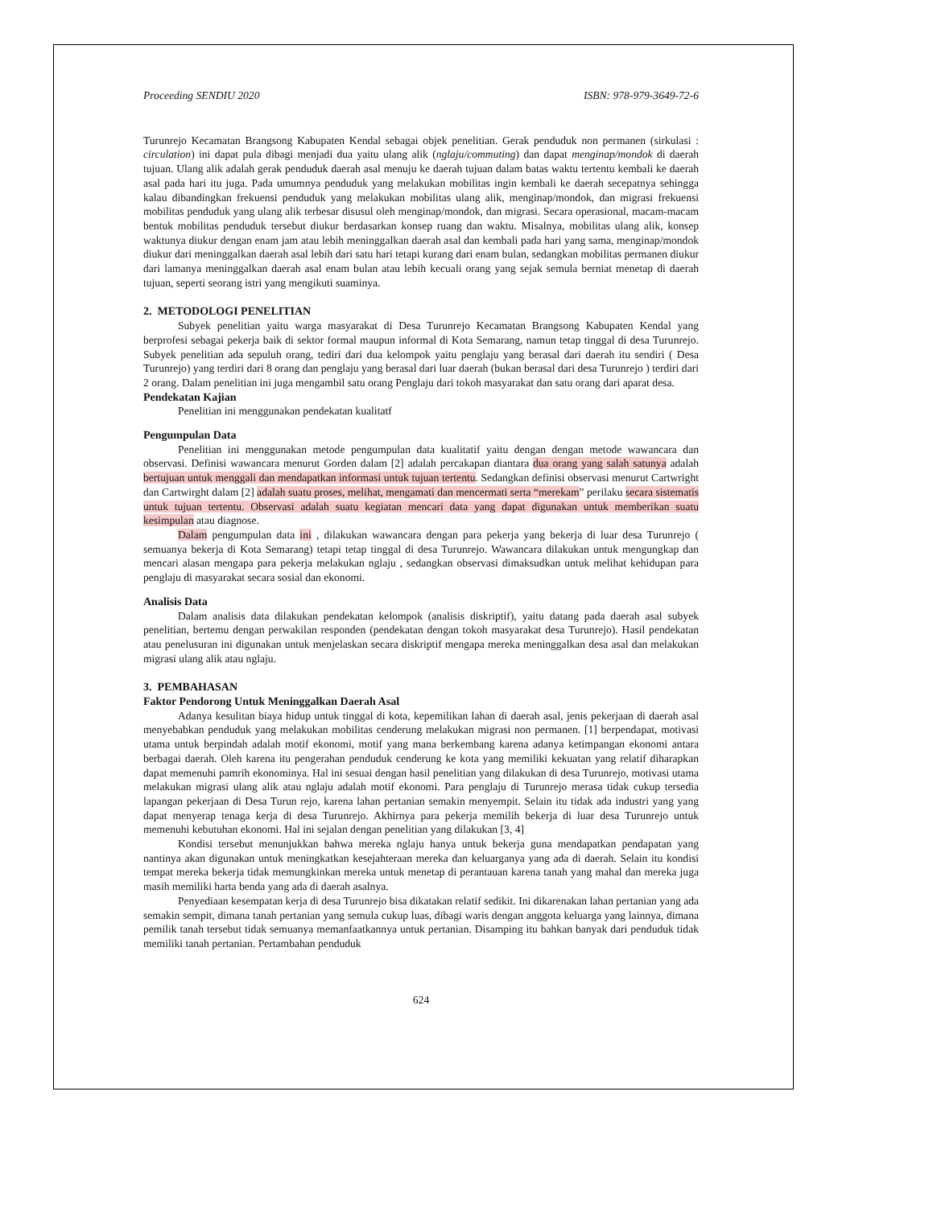Proceeding SENDIU 2020 ISBN: 978-979-3649-72-6
Turunrejo Kecamatan Brangsong Kabupaten Kendal sebagai objek penelitian. Gerak penduduk non permanen (sirkulasi : circulation) ini dapat pula dibagi menjadi dua yaitu ulang alik (nglaju/commuting) dan dapat menginap/mondok di daerah tujuan. Ulang alik adalah gerak penduduk daerah asal menuju ke daerah tujuan dalam batas waktu tertentu kembali ke daerah asal pada hari itu juga. Pada umumnya penduduk yang melakukan mobilitas ingin kembali ke daerah secepatnya sehingga kalau dibandingkan frekuensi penduduk yang melakukan mobilitas ulang alik, menginap/mondok, dan migrasi frekuensi mobilitas penduduk yang ulang alik terbesar disusul oleh menginap/mondok, dan migrasi. Secara operasional, macam-macam bentuk mobilitas penduduk tersebut diukur berdasarkan konsep ruang dan waktu. Misalnya, mobilitas ulang alik, konsep waktunya diukur dengan enam jam atau lebih meninggalkan daerah asal dan kembali pada hari yang sama, menginap/mondok diukur dari meninggalkan daerah asal lebih dari satu hari tetapi kurang dari enam bulan, sedangkan mobilitas permanen diukur dari lamanya meninggalkan daerah asal enam bulan atau lebih kecuali orang yang sejak semula berniat menetap di daerah tujuan, seperti seorang istri yang mengikuti suaminya.
2. METODOLOGI PENELITIAN
Subyek penelitian yaitu warga masyarakat di Desa Turunrejo Kecamatan Brangsong Kabupaten Kendal yang berprofesi sebagai pekerja baik di sektor formal maupun informal di Kota Semarang, namun tetap tinggal di desa Turunrejo. Subyek penelitian ada sepuluh orang, tediri dari dua kelompok yaitu penglaju yang berasal dari daerah itu sendiri ( Desa Turunrejo) yang terdiri dari 8 orang dan penglaju yang berasal dari luar daerah (bukan berasal dari desa Turunrejo ) terdiri dari 2 orang. Dalam penelitian ini juga mengambil satu orang Penglaju dari tokoh masyarakat dan satu orang dari aparat desa.
Pendekatan Kajian
Penelitian ini menggunakan pendekatan kualitatf
Pengumpulan Data
Penelitian ini menggunakan metode pengumpulan data kualitatif yaitu dengan dengan metode wawancara dan observasi. Definisi wawancara menurut Gorden dalam [2] adalah percakapan diantara dua orang yang salah satunya adalah bertujuan untuk menggali dan mendapatkan informasi untuk tujuan tertentu. Sedangkan definisi observasi menurut Cartwright dan Cartwirght dalam [2] adalah suatu proses, melihat, mengamati dan mencermati serta “merekam” perilaku secara sistematis untuk tujuan tertentu. Observasi adalah suatu kegiatan mencari data yang dapat digunakan untuk memberikan suatu kesimpulan atau diagnose.
Dalam pengumpulan data ini , dilakukan wawancara dengan para pekerja yang bekerja di luar desa Turunrejo ( semuanya bekerja di Kota Semarang) tetapi tetap tinggal di desa Turunrejo. Wawancara dilakukan untuk mengungkap dan mencari alasan mengapa para pekerja melakukan nglaju , sedangkan observasi dimaksudkan untuk melihat kehidupan para penglaju di masyarakat secara sosial dan ekonomi.
Analisis Data
Dalam analisis data dilakukan pendekatan kelompok (analisis diskriptif), yaitu datang pada daerah asal subyek penelitian, bertemu dengan perwakilan responden (pendekatan dengan tokoh masyarakat desa Turunrejo). Hasil pendekatan atau penelusuran ini digunakan untuk menjelaskan secara diskriptif mengapa mereka meninggalkan desa asal dan melakukan migrasi ulang alik atau nglaju.
3. PEMBAHASAN
Faktor Pendorong Untuk Meninggalkan Daerah Asal
Adanya kesulitan biaya hidup untuk tinggal di kota, kepemilikan lahan di daerah asal, jenis pekerjaan di daerah asal menyebabkan penduduk yang melakukan mobilitas cenderung melakukan migrasi non permanen. [1] berpendapat, motivasi utama untuk berpindah adalah motif ekonomi, motif yang mana berkembang karena adanya ketimpangan ekonomi antara berbagai daerah. Oleh karena itu pengerahan penduduk cenderung ke kota yang memiliki kekuatan yang relatif diharapkan dapat memenuhi pamrih ekonominya. Hal ini sesuai dengan hasil penelitian yang dilakukan di desa Turunrejo, motivasi utama melakukan migrasi ulang alik atau nglaju adalah motif ekonomi. Para penglaju di Turunrejo merasa tidak cukup tersedia lapangan pekerjaan di Desa Turun rejo, karena lahan pertanian semakin menyempit. Selain itu tidak ada industri yang yang dapat menyerap tenaga kerja di desa Turunrejo. Akhirnya para pekerja memilih bekerja di luar desa Turunrejo untuk memenuhi kebutuhan ekonomi. Hal ini sejalan dengan penelitian yang dilakukan [3, 4]
Kondisi tersebut menunjukkan bahwa mereka nglaju hanya untuk bekerja guna mendapatkan pendapatan yang nantinya akan digunakan untuk meningkatkan kesejahteraan mereka dan keluarganya yang ada di daerah. Selain itu kondisi tempat mereka bekerja tidak memungkinkan mereka untuk menetap di perantauan karena tanah yang mahal dan mereka juga masih memiliki harta benda yang ada di daerah asalnya.
Penyediaan kesempatan kerja di desa Turunrejo bisa dikatakan relatif sedikit. Ini dikarenakan lahan pertanian yang ada semakin sempit, dimana tanah pertanian yang semula cukup luas, dibagi waris dengan anggota keluarga yang lainnya, dimana pemilik tanah tersebut tidak semuanya memanfaatkannya untuk pertanian. Disamping itu bahkan banyak dari penduduk tidak memiliki tanah pertanian. Pertambahan penduduk
624